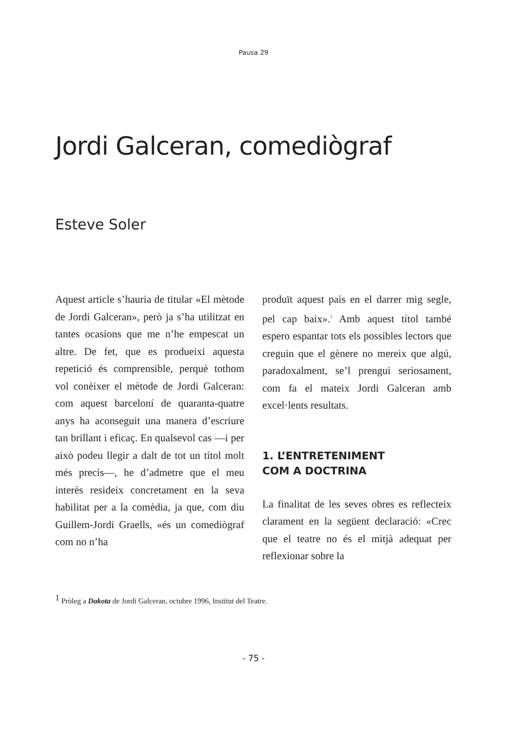Pausa 29
Jordi Galceran, comediògraf
Esteve Soler
Aquest article s’hauria de titular «El mètode de Jordi Galceran», però ja s’ha utilitzat en tantes ocasions que me n’he empescat un altre. De fet, que es produeixi aquesta repetició és comprensible, perquè tothom vol conèixer el mètode de Jordi Galceran: com aquest barceloní de quaranta-quatre anys ha aconseguit una manera d’escriure tan brillant i eficaç. En qualsevol cas —i per això podeu llegir a dalt de tot un títol molt més precís—, he d’admetre que el meu interès resideix concretament en la seva habilitat per a la comèdia, ja que, com diu Guillem-Jordi Graells, «és un comediògraf com no n’ha
produït aquest país en el darrer mig segle, pel cap baix».<sup>1</sup> Amb aquest títol també espero espantar tots els possibles lectors que creguin que el gènere no mereix que algú, paradoxalment, se’l prengui seriosament, com fa el mateix Jordi Galceran amb excel·lents resultats.
1. L’ENTRETENIMENT
COM A DOCTRINA
La finalitat de les seves obres es reflecteix clarament en la següent declaració: «Crec que el teatre no és el mitjà adequat per reflexionar sobre la
<sup>1</sup> Pròleg a Dakota de Jordi Galceran, octubre 1996, Institut del Teatre.
- 75 -